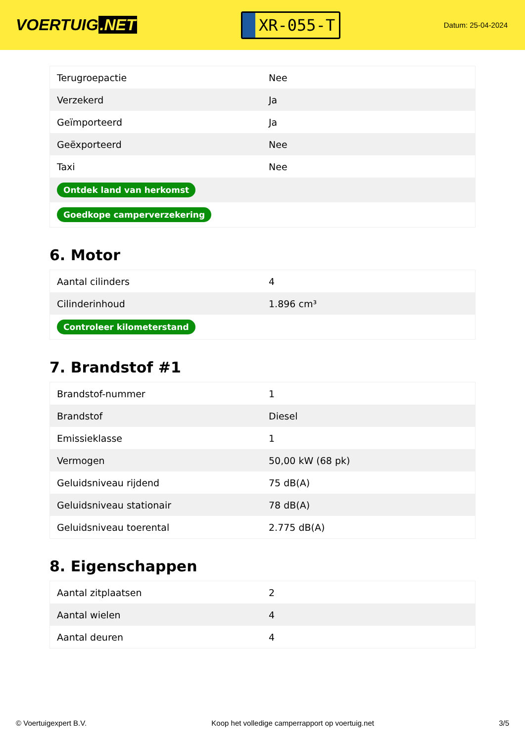VOERTUIG.NET
XR-055-T
Datum: 25-04-2024
| Terugroepactie | Nee |
| Verzekerd | Ja |
| Geïmporteerd | Ja |
| Geëxporteerd | Nee |
| Taxi | Nee |
| Ontdek land van herkomst | |
| Goedkope camperverzekering | |
6. Motor
| Aantal cilinders | 4 |
| Cilinderinhoud | 1.896 cm³ |
| Controleer kilometerstand | |
7. Brandstof #1
| Brandstof-nummer | 1 |
| Brandstof | Diesel |
| Emissieklasse | 1 |
| Vermogen | 50,00 kW (68 pk) |
| Geluidsniveau rijdend | 75 dB(A) |
| Geluidsniveau stationair | 78 dB(A) |
| Geluidsniveau toerental | 2.775 dB(A) |
8. Eigenschappen
| Aantal zitplaatsen | 2 |
| Aantal wielen | 4 |
| Aantal deuren | 4 |
© Voertuigexpert B.V. Koop het volledige camperrapport op voertuig.net 3/5